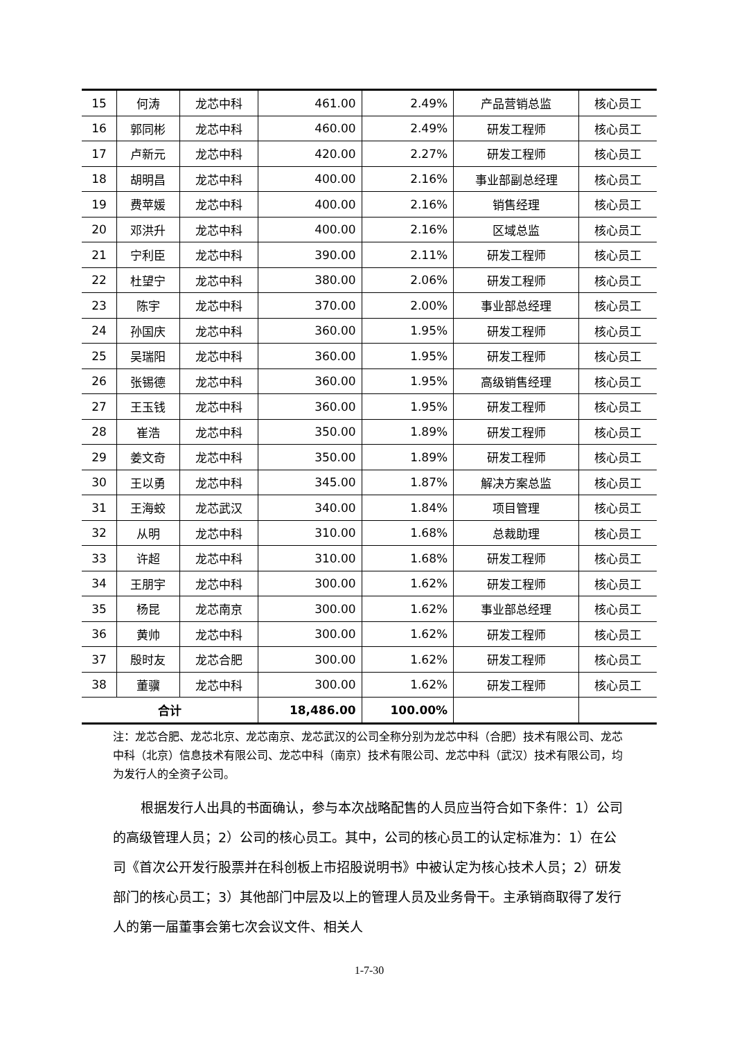| 15 | 何涛 | 龙芯中科 | 461.00 | 2.49% | 产品营销总监 | 核心员工 |
| 16 | 郭同彬 | 龙芯中科 | 460.00 | 2.49% | 研发工程师 | 核心员工 |
| 17 | 卢新元 | 龙芯中科 | 420.00 | 2.27% | 研发工程师 | 核心员工 |
| 18 | 胡明昌 | 龙芯中科 | 400.00 | 2.16% | 事业部副总经理 | 核心员工 |
| 19 | 费苹媛 | 龙芯中科 | 400.00 | 2.16% | 销售经理 | 核心员工 |
| 20 | 邓洪升 | 龙芯中科 | 400.00 | 2.16% | 区域总监 | 核心员工 |
| 21 | 宁利臣 | 龙芯中科 | 390.00 | 2.11% | 研发工程师 | 核心员工 |
| 22 | 杜望宁 | 龙芯中科 | 380.00 | 2.06% | 研发工程师 | 核心员工 |
| 23 | 陈宇 | 龙芯中科 | 370.00 | 2.00% | 事业部总经理 | 核心员工 |
| 24 | 孙国庆 | 龙芯中科 | 360.00 | 1.95% | 研发工程师 | 核心员工 |
| 25 | 吴瑞阳 | 龙芯中科 | 360.00 | 1.95% | 研发工程师 | 核心员工 |
| 26 | 张锡德 | 龙芯中科 | 360.00 | 1.95% | 高级销售经理 | 核心员工 |
| 27 | 王玉钱 | 龙芯中科 | 360.00 | 1.95% | 研发工程师 | 核心员工 |
| 28 | 崔浩 | 龙芯中科 | 350.00 | 1.89% | 研发工程师 | 核心员工 |
| 29 | 姜文奇 | 龙芯中科 | 350.00 | 1.89% | 研发工程师 | 核心员工 |
| 30 | 王以勇 | 龙芯中科 | 345.00 | 1.87% | 解决方案总监 | 核心员工 |
| 31 | 王海蛟 | 龙芯武汉 | 340.00 | 1.84% | 项目管理 | 核心员工 |
| 32 | 从明 | 龙芯中科 | 310.00 | 1.68% | 总裁助理 | 核心员工 |
| 33 | 许超 | 龙芯中科 | 310.00 | 1.68% | 研发工程师 | 核心员工 |
| 34 | 王朋宇 | 龙芯中科 | 300.00 | 1.62% | 研发工程师 | 核心员工 |
| 35 | 杨昆 | 龙芯南京 | 300.00 | 1.62% | 事业部总经理 | 核心员工 |
| 36 | 黄帅 | 龙芯中科 | 300.00 | 1.62% | 研发工程师 | 核心员工 |
| 37 | 殷时友 | 龙芯合肥 | 300.00 | 1.62% | 研发工程师 | 核心员工 |
| 38 | 董骥 | 龙芯中科 | 300.00 | 1.62% | 研发工程师 | 核心员工 |
| 合计 | | | 18,486.00 | 100.00% | | |
注：龙芯合肥、龙芯北京、龙芯南京、龙芯武汉的公司全称分别为龙芯中科（合肥）技术有限公司、龙芯中科（北京）信息技术有限公司、龙芯中科（南京）技术有限公司、龙芯中科（武汉）技术有限公司，均为发行人的全资子公司。
根据发行人出具的书面确认，参与本次战略配售的人员应当符合如下条件：1）公司的高级管理人员；2）公司的核心员工。其中，公司的核心员工的认定标准为：1）在公司《首次公开发行股票并在科创板上市招股说明书》中被认定为核心技术人员；2）研发部门的核心员工；3）其他部门中层及以上的管理人员及业务骨干。主承销商取得了发行人的第一届董事会第七次会议文件、相关人
1-7-30